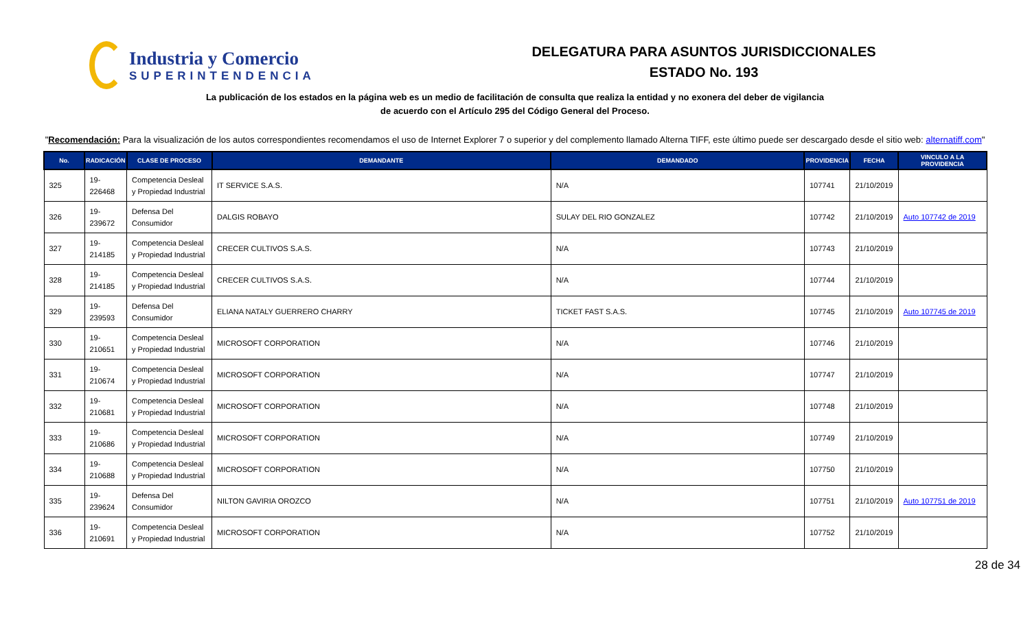Industria y Comercio
SUPERINTENDENCIA
DELEGATURA PARA ASUNTOS JURISDICCIONALES
ESTADO No. 193
La publicación de los estados en la página web es un medio de facilitación de consulta que realiza la entidad y no exonera del deber de vigilancia
de acuerdo con el Artículo 295 del Código General del Proceso.
"Recomendación: Para la visualización de los autos correspondientes recomendamos el uso de Internet Explorer 7 o superior y del complemento llamado Alterna TIFF, este último puede ser descargado desde el sitio web: alternatiff.com"
| No. | RADICACIÓN | CLASE DE PROCESO | DEMANDANTE | DEMANDADO | PROVIDENCIA | FECHA | VINCULO A LA PROVIDENCIA |
| --- | --- | --- | --- | --- | --- | --- | --- |
| 325 | 19-226468 | Competencia Desleal y Propiedad Industrial | IT SERVICE S.A.S. | N/A | 107741 | 21/10/2019 | |
| 326 | 19-239672 | Defensa Del Consumidor | DALGIS ROBAYO | SULAY DEL RIO GONZALEZ | 107742 | 21/10/2019 | Auto 107742 de 2019 |
| 327 | 19-214185 | Competencia Desleal y Propiedad Industrial | CRECER CULTIVOS S.A.S. | N/A | 107743 | 21/10/2019 | |
| 328 | 19-214185 | Competencia Desleal y Propiedad Industrial | CRECER CULTIVOS S.A.S. | N/A | 107744 | 21/10/2019 | |
| 329 | 19-239593 | Defensa Del Consumidor | ELIANA NATALY GUERRERO CHARRY | TICKET FAST S.A.S. | 107745 | 21/10/2019 | Auto 107745 de 2019 |
| 330 | 19-210651 | Competencia Desleal y Propiedad Industrial | MICROSOFT CORPORATION | N/A | 107746 | 21/10/2019 | |
| 331 | 19-210674 | Competencia Desleal y Propiedad Industrial | MICROSOFT CORPORATION | N/A | 107747 | 21/10/2019 | |
| 332 | 19-210681 | Competencia Desleal y Propiedad Industrial | MICROSOFT CORPORATION | N/A | 107748 | 21/10/2019 | |
| 333 | 19-210686 | Competencia Desleal y Propiedad Industrial | MICROSOFT CORPORATION | N/A | 107749 | 21/10/2019 | |
| 334 | 19-210688 | Competencia Desleal y Propiedad Industrial | MICROSOFT CORPORATION | N/A | 107750 | 21/10/2019 | |
| 335 | 19-239624 | Defensa Del Consumidor | NILTON GAVIRIA OROZCO | N/A | 107751 | 21/10/2019 | Auto 107751 de 2019 |
| 336 | 19-210691 | Competencia Desleal y Propiedad Industrial | MICROSOFT CORPORATION | N/A | 107752 | 21/10/2019 | |
28 de 34